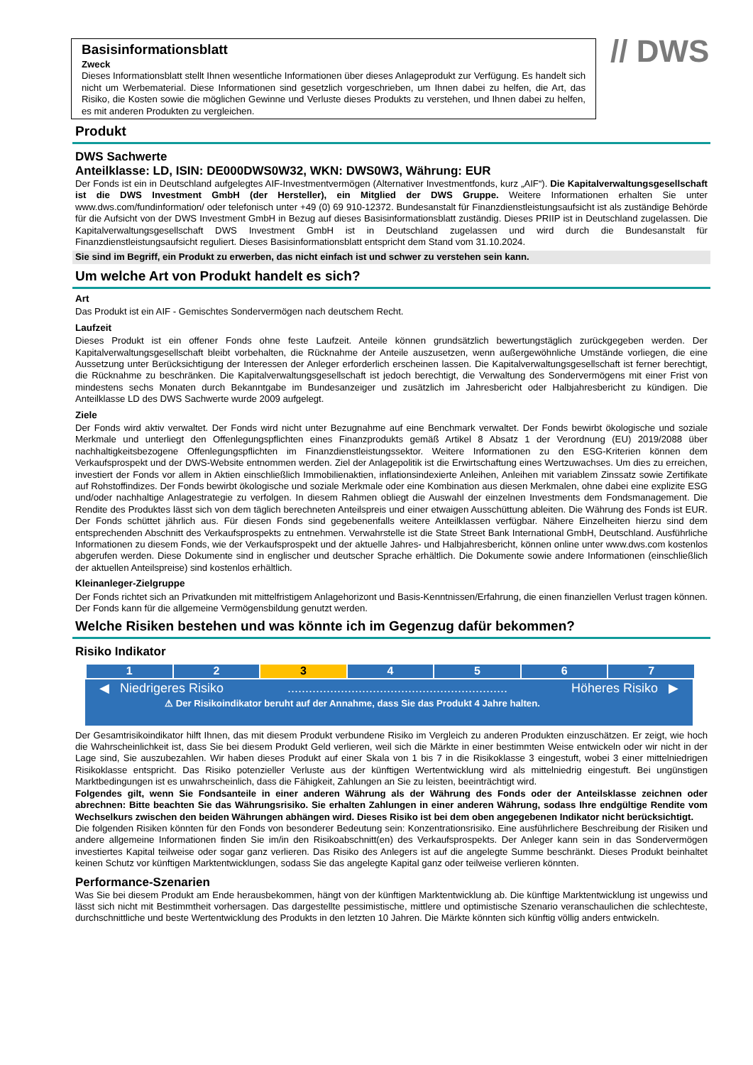Basisinformationsblatt
Zweck
Dieses Informationsblatt stellt Ihnen wesentliche Informationen über dieses Anlageprodukt zur Verfügung. Es handelt sich nicht um Werbematerial. Diese Informationen sind gesetzlich vorgeschrieben, um Ihnen dabei zu helfen, die Art, das Risiko, die Kosten sowie die möglichen Gewinne und Verluste dieses Produkts zu verstehen, und Ihnen dabei zu helfen, es mit anderen Produkten zu vergleichen.
// DWS
Produkt
DWS Sachwerte
Anteilklasse: LD, ISIN: DE000DWS0W32, WKN: DWS0W3, Währung: EUR
Der Fonds ist ein in Deutschland aufgelegtes AIF-Investmentvermögen (Alternativer Investmentfonds, kurz „AIF“). Die Kapitalverwaltungsgesellschaft ist die DWS Investment GmbH (der Hersteller), ein Mitglied der DWS Gruppe. Weitere Informationen erhalten Sie unter www.dws.com/fundinformation/ oder telefonisch unter +49 (0) 69 910-12372. Bundesanstalt für Finanzdienstleistungsaufsicht ist als zuständige Behörde für die Aufsicht von der DWS Investment GmbH in Bezug auf dieses Basisinformationsblatt zuständig. Dieses PRIIP ist in Deutschland zugelassen. Die Kapitalverwaltungsgesellschaft DWS Investment GmbH ist in Deutschland zugelassen und wird durch die Bundesanstalt für Finanzdienstleistungsaufsicht reguliert. Dieses Basisinformationsblatt entspricht dem Stand vom 31.10.2024.
Sie sind im Begriff, ein Produkt zu erwerben, das nicht einfach ist und schwer zu verstehen sein kann.
Um welche Art von Produkt handelt es sich?
Art
Das Produkt ist ein AIF - Gemischtes Sondervermögen nach deutschem Recht.
Laufzeit
Dieses Produkt ist ein offener Fonds ohne feste Laufzeit. Anteile können grundsätzlich bewertungstäglich zurückgegeben werden. Der Kapitalverwaltungsgesellschaft bleibt vorbehalten, die Rücknahme der Anteile auszusetzen, wenn außergewöhnliche Umstände vorliegen, die eine Aussetzung unter Berücksichtigung der Interessen der Anleger erforderlich erscheinen lassen. Die Kapitalverwaltungsgesellschaft ist ferner berechtigt, die Rücknahme zu beschränken. Die Kapitalverwaltungsgesellschaft ist jedoch berechtigt, die Verwaltung des Sondervermögens mit einer Frist von mindestens sechs Monaten durch Bekanntgabe im Bundesanzeiger und zusätzlich im Jahresbericht oder Halbjahresbericht zu kündigen. Die Anteilklasse LD des DWS Sachwerte wurde 2009 aufgelegt.
Ziele
Der Fonds wird aktiv verwaltet. Der Fonds wird nicht unter Bezugnahme auf eine Benchmark verwaltet. Der Fonds bewirbt ökologische und soziale Merkmale und unterliegt den Offenlegungspflichten eines Finanzprodukts gemäß Artikel 8 Absatz 1 der Verordnung (EU) 2019/2088 über nachhaltigkeitsbezogene Offenlegungspflichten im Finanzdienstleistungssektor. Weitere Informationen zu den ESG-Kriterien können dem Verkaufsprospekt und der DWS-Website entnommen werden. Ziel der Anlagepolitik ist die Erwirtschaftung eines Wertzuwachses. Um dies zu erreichen, investiert der Fonds vor allem in Aktien einschließlich Immobilienaktien, inflationsindexierte Anleihen, Anleihen mit variablem Zinssatz sowie Zertifikate auf Rohstoffindizes. Der Fonds bewirbt ökologische und soziale Merkmale oder eine Kombination aus diesen Merkmalen, ohne dabei eine explizite ESG und/oder nachhaltige Anlagestrategie zu verfolgen. In diesem Rahmen obliegt die Auswahl der einzelnen Investments dem Fondsmanagement. Die Rendite des Produktes lässt sich von dem täglich berechneten Anteilspreis und einer etwaigen Ausschüttung ableiten. Die Währung des Fonds ist EUR. Der Fonds schüttet jährlich aus. Für diesen Fonds sind gegebenenfalls weitere Anteilklassen verfügbar. Nähere Einzelheiten hierzu sind dem entsprechenden Abschnitt des Verkaufsprospekts zu entnehmen. Verwahrstelle ist die State Street Bank International GmbH, Deutschland. Ausführliche Informationen zu diesem Fonds, wie der Verkaufsprospekt und der aktuelle Jahres- und Halbjahresbericht, können online unter www.dws.com kostenlos abgerufen werden. Diese Dokumente sind in englischer und deutscher Sprache erhältlich. Die Dokumente sowie andere Informationen (einschließlich der aktuellen Anteilspreise) sind kostenlos erhältlich.
Kleinanleger-Zielgruppe
Der Fonds richtet sich an Privatkunden mit mittelfristigem Anlagehorizont und Basis-Kenntnissen/Erfahrung, die einen finanziellen Verlust tragen können. Der Fonds kann für die allgemeine Vermögensbildung genutzt werden.
Welche Risiken bestehen und was könnte ich im Gegenzug dafür bekommen?
Risiko Indikator
| 1 | 2 | 3 | 4 | 5 | 6 | 7 |
◀ Niedrigeres Risiko.............................................................. Höheres Risiko ▶
⚠ Der Risikoindikator beruht auf der Annahme, dass Sie das Produkt 4 Jahre halten.
Der Gesamtrisikoindikator hilft Ihnen, das mit diesem Produkt verbundene Risiko im Vergleich zu anderen Produkten einzuschätzen. Er zeigt, wie hoch die Wahrscheinlichkeit ist, dass Sie bei diesem Produkt Geld verlieren, weil sich die Märkte in einer bestimmten Weise entwickeln oder wir nicht in der Lage sind, Sie auszubezahlen. Wir haben dieses Produkt auf einer Skala von 1 bis 7 in die Risikoklasse 3 eingestuft, wobei 3 einer mittelniedrigen Risikoklasse entspricht. Das Risiko potenzieller Verluste aus der künftigen Wertentwicklung wird als mittelniedrig eingestuft. Bei ungünstigen Marktbedingungen ist es unwahrscheinlich, dass die Fähigkeit, Zahlungen an Sie zu leisten, beeinträchtigt wird.
Folgendes gilt, wenn Sie Fondsanteile in einer anderen Währung als der Währung des Fonds oder der Anteilsklasse zeichnen oder abrechnen: Bitte beachten Sie das Währungsrisiko. Sie erhalten Zahlungen in einer anderen Währung, sodass Ihre endgültige Rendite vom Wechselkurs zwischen den beiden Währungen abhängen wird. Dieses Risiko ist bei dem oben angegebenen Indikator nicht berücksichtigt.
Die folgenden Risiken könnten für den Fonds von besonderer Bedeutung sein: Konzentrationsrisiko. Eine ausführlichere Beschreibung der Risiken und andere allgemeine Informationen finden Sie im/in den Risikoabschnitt(en) des Verkaufsprospekts. Der Anleger kann sein in das Sondervermögen investiertes Kapital teilweise oder sogar ganz verlieren. Das Risiko des Anlegers ist auf die angelegte Summe beschränkt. Dieses Produkt beinhaltet keinen Schutz vor künftigen Marktentwicklungen, sodass Sie das angelegte Kapital ganz oder teilweise verlieren könnten.
Performance-Szenarien
Was Sie bei diesem Produkt am Ende herausbekommen, hängt von der künftigen Marktentwicklung ab. Die künftige Marktentwicklung ist ungewiss und lässt sich nicht mit Bestimmtheit vorhersagen. Das dargestellte pessimistische, mittlere und optimistische Szenario veranschaulichen die schlechteste, durchschnittliche und beste Wertentwicklung des Produkts in den letzten 10 Jahren. Die Märkte könnten sich künftig völlig anders entwickeln.